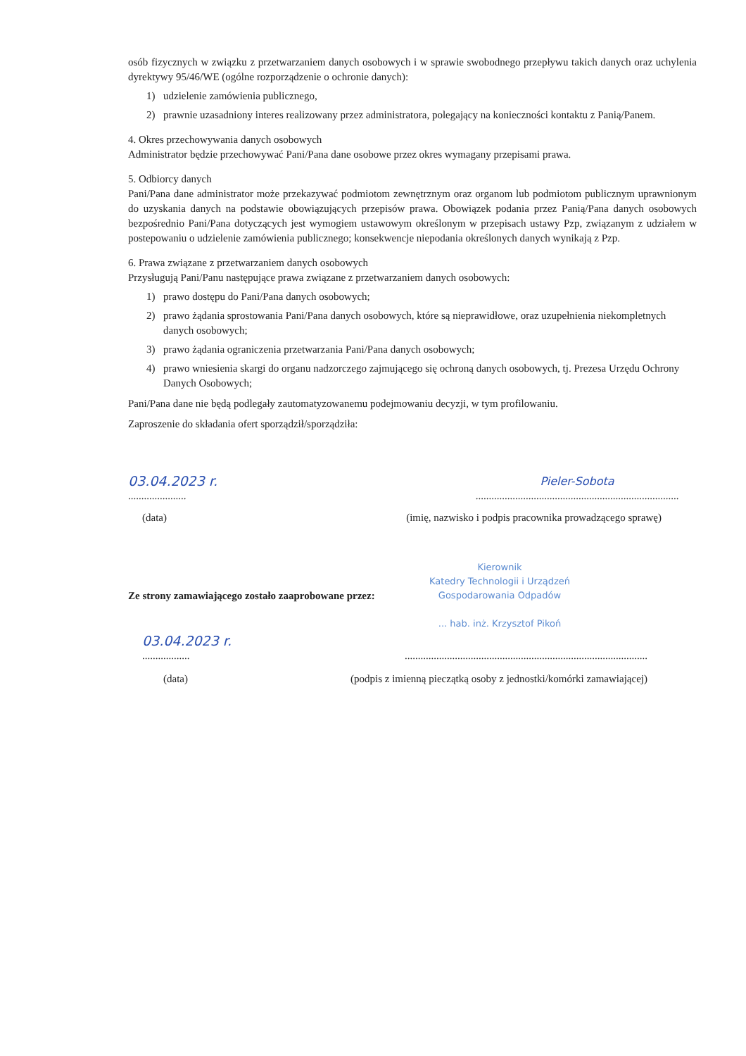osób fizycznych w związku z przetwarzaniem danych osobowych i w sprawie swobodnego przepływu takich danych oraz uchylenia dyrektywy 95/46/WE (ogólne rozporządzenie o ochronie danych):
1) udzielenie zamówienia publicznego,
2) prawnie uzasadniony interes realizowany przez administratora, polegający na konieczności kontaktu z Panią/Panem.
4. Okres przechowywania danych osobowych
Administrator będzie przechowywać Pani/Pana dane osobowe przez okres wymagany przepisami prawa.
5. Odbiorcy danych
Pani/Pana dane administrator może przekazywać podmiotom zewnętrznym oraz organom lub podmiotom publicznym uprawnionym do uzyskania danych na podstawie obowiązujących przepisów prawa. Obowiązek podania przez Panią/Pana danych osobowych bezpośrednio Pani/Pana dotyczących jest wymogiem ustawowym określonym w przepisach ustawy Pzp, związanym z udziałem w postepowaniu o udzielenie zamówienia publicznego; konsekwencje niepodania określonych danych wynikają z Pzp.
6. Prawa związane z przetwarzaniem danych osobowych
Przysługują Pani/Panu następujące prawa związane z przetwarzaniem danych osobowych:
1) prawo dostępu do Pani/Pana danych osobowych;
2) prawo żądania sprostowania Pani/Pana danych osobowych, które są nieprawidłowe, oraz uzupełnienia niekompletnych danych osobowych;
3) prawo żądania ograniczenia przetwarzania Pani/Pana danych osobowych;
4) prawo wniesienia skargi do organu nadzorczego zajmującego się ochroną danych osobowych, tj. Prezesa Urzędu Ochrony Danych Osobowych;
Pani/Pana dane nie będą podlegały zautomatyzowanemu podejmowaniu decyzji, w tym profilowaniu.
Zaproszenie do składania ofert sporządził/sporządziła:
03.04.2023 r.
......................
Pieler-Sobota
.............................................................................
(data) (imię, nazwisko i podpis pracownika prowadzącego sprawę)
Ze strony zamawiającego zostało zaaprobowane przez:
Kierownik
Katedry Technologii i Urządzeń
Gospodarowania Odpadów
... hab. inż. Krzysztof Pikoń
03.04.2023 r.
..................
............................................................................................
(data) (podpis z imienną pieczątką osoby z jednostki/komórki zamawiającej)